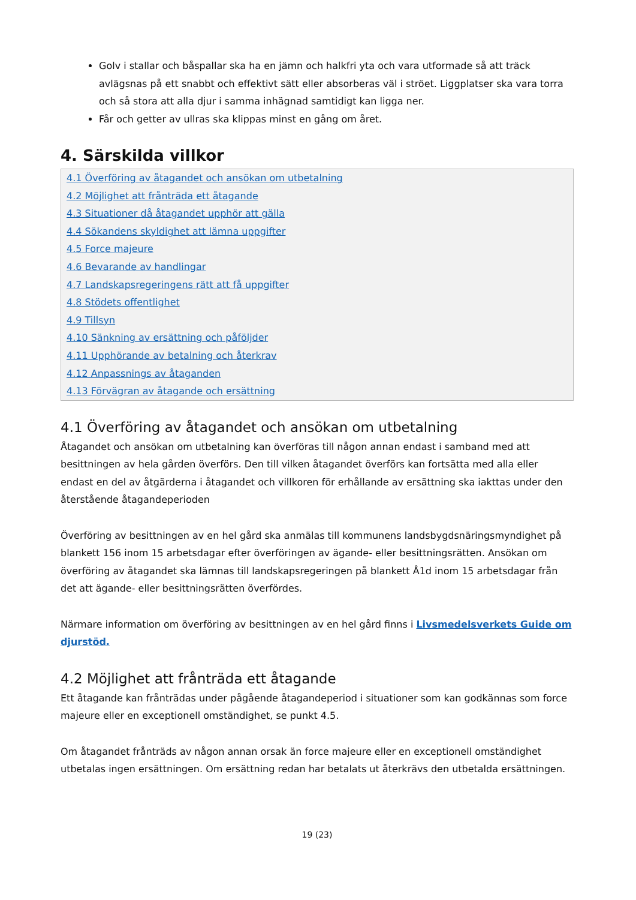Golv i stallar och båspallar ska ha en jämn och halkfri yta och vara utformade så att träck avlägsnas på ett snabbt och effektivt sätt eller absorberas väl i ströet. Liggplatser ska vara torra och så stora att alla djur i samma inhägnad samtidigt kan ligga ner.
Får och getter av ullras ska klippas minst en gång om året.
4. Särskilda villkor
4.1 Överföring av åtagandet och ansökan om utbetalning
4.2 Möjlighet att frånträda ett åtagande
4.3 Situationer då åtagandet upphör att gälla
4.4 Sökandens skyldighet att lämna uppgifter
4.5 Force majeure
4.6 Bevarande av handlingar
4.7 Landskapsregeringens rätt att få uppgifter
4.8 Stödets offentlighet
4.9 Tillsyn
4.10 Sänkning av ersättning och påföljder
4.11 Upphörande av betalning och återkrav
4.12 Anpassnings av åtaganden
4.13 Förvägran av åtagande och ersättning
4.1 Överföring av åtagandet och ansökan om utbetalning
Åtagandet och ansökan om utbetalning kan överföras till någon annan endast i samband med att besittningen av hela gården överförs. Den till vilken åtagandet överförs kan fortsätta med alla eller endast en del av åtgärderna i åtagandet och villkoren för erhållande av ersättning ska iakttas under den återstående åtagandeperioden
Överföring av besittningen av en hel gård ska anmälas till kommunens landsbygdsnäringsmyndighet på blankett 156 inom 15 arbetsdagar efter överföringen av ägande- eller besittningsrätten. Ansökan om överföring av åtagandet ska lämnas till landskapsregeringen på blankett Å1d inom 15 arbetsdagar från det att ägande- eller besittningsrätten överfördes.
Närmare information om överföring av besittningen av en hel gård finns i Livsmedelsverkets Guide om djurstöd.
4.2 Möjlighet att frånträda ett åtagande
Ett åtagande kan frånträdas under pågående åtagandeperiod i situationer som kan godkännas som force majeure eller en exceptionell omständighet, se punkt 4.5.
Om åtagandet frånträds av någon annan orsak än force majeure eller en exceptionell omständighet utbetalas ingen ersättningen. Om ersättning redan har betalats ut återkrävs den utbetalda ersättningen.
19 (23)